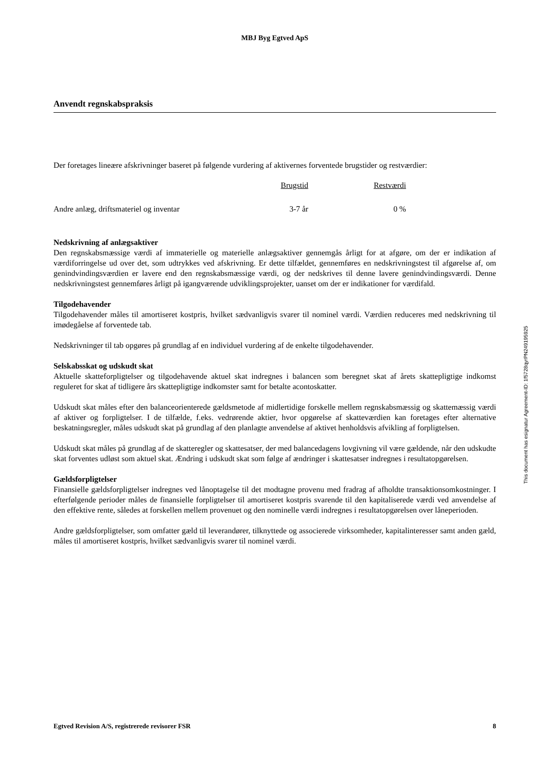MBJ Byg Egtved ApS
Anvendt regnskabspraksis
Der foretages lineære afskrivninger baseret på følgende vurdering af aktivernes forventede brugstider og restværdier:
| | Brugstid | Restværdi |
| --- | --- | --- |
| Andre anlæg, driftsmateriel og inventar | 3-7 år | 0 % |
Nedskrivning af anlægsaktiver
Den regnskabsmæssige værdi af immaterielle og materielle anlægsaktiver gennemgås årligt for at afgøre, om der er indikation af værdiforringelse ud over det, som udtrykkes ved afskrivning. Er dette tilfældet, gennemføres en nedskrivningstest til afgørelse af, om genindvindingsværdien er lavere end den regnskabsmæssige værdi, og der nedskrives til denne lavere genindvindingsværdi. Denne nedskrivningstest gennemføres årligt på igangværende udviklingsprojekter, uanset om der er indikationer for værdifald.
Tilgodehavender
Tilgodehavender måles til amortiseret kostpris, hvilket sædvanligvis svarer til nominel værdi. Værdien reduceres med nedskrivning til imødegåelse af forventede tab.
Nedskrivninger til tab opgøres på grundlag af en individuel vurdering af de enkelte tilgodehavender.
Selskabsskat og udskudt skat
Aktuelle skatteforpligtelser og tilgodehavende aktuel skat indregnes i balancen som beregnet skat af årets skattepligtige indkomst reguleret for skat af tidligere års skattepligtige indkomster samt for betalte acontoskatter.
Udskudt skat måles efter den balanceorienterede gældsmetode af midlertidige forskelle mellem regnskabsmæssig og skattemæssig værdi af aktiver og forpligtelser. I de tilfælde, f.eks. vedrørende aktier, hvor opgørelse af skatteværdien kan foretages efter alternative beskatningsregler, måles udskudt skat på grundlag af den planlagte anvendelse af aktivet henholdsvis afvikling af forpligtelsen.
Udskudt skat måles på grundlag af de skatteregler og skattesatser, der med balancedagens lovgivning vil være gældende, når den udskudte skat forventes udløst som aktuel skat. Ændring i udskudt skat som følge af ændringer i skattesatser indregnes i resultatopgørelsen.
Gældsforpligtelser
Finansielle gældsforpligtelser indregnes ved lånoptagelse til det modtagne provenu med fradrag af afholdte transaktionsomkostninger. I efterfølgende perioder måles de finansielle forpligtelser til amortiseret kostpris svarende til den kapitaliserede værdi ved anvendelse af den effektive rente, således at forskellen mellem provenuet og den nominelle værdi indregnes i resultatopgørelsen over låneperioden.
Andre gældsforpligtelser, som omfatter gæld til leverandører, tilknyttede og associerede virksomheder, kapitalinteresser samt anden gæld, måles til amortiseret kostpris, hvilket sædvanligvis svarer til nominel værdi.
Egtved Revision A/S, registrerede revisorer FSR 8
This document has esignatur Agreement-ID: 1f5728qyrPN249195925